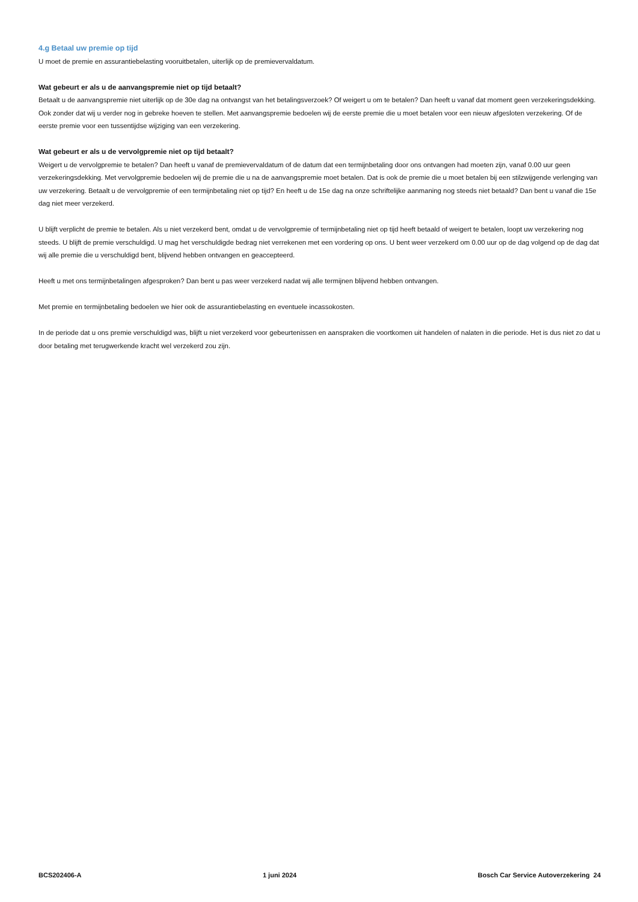4.g Betaal uw premie op tijd
U moet de premie en assurantiebelasting vooruitbetalen, uiterlijk op de premievervaldatum.
Wat gebeurt er als u de aanvangspremie niet op tijd betaalt?
Betaalt u de aanvangspremie niet uiterlijk op de 30e dag na ontvangst van het betalingsverzoek? Of weigert u om te betalen? Dan heeft u vanaf dat moment geen verzekeringsdekking. Ook zonder dat wij u verder nog in gebreke hoeven te stellen. Met aanvangspremie bedoelen wij de eerste premie die u moet betalen voor een nieuw afgesloten verzekering. Of de eerste premie voor een tussentijdse wijziging van een verzekering.
Wat gebeurt er als u de vervolgpremie niet op tijd betaalt?
Weigert u de vervolgpremie te betalen? Dan heeft u vanaf de premievervaldatum of de datum dat een termijnbetaling door ons ontvangen had moeten zijn, vanaf 0.00 uur geen verzekeringsdekking. Met vervolgpremie bedoelen wij de premie die u na de aanvangspremie moet betalen. Dat is ook de premie die u moet betalen bij een stilzwijgende verlenging van uw verzekering. Betaalt u de vervolgpremie of een termijnbetaling niet op tijd? En heeft u de 15e dag na onze schriftelijke aanmaning nog steeds niet betaald? Dan bent u vanaf die 15e dag niet meer verzekerd.
U blijft verplicht de premie te betalen. Als u niet verzekerd bent, omdat u de vervolgpremie of termijnbetaling niet op tijd heeft betaald of weigert te betalen, loopt uw verzekering nog steeds. U blijft de premie verschuldigd. U mag het verschuldigde bedrag niet verrekenen met een vordering op ons. U bent weer verzekerd om 0.00 uur op de dag volgend op de dag dat wij alle premie die u verschuldigd bent, blijvend hebben ontvangen en geaccepteerd.
Heeft u met ons termijnbetalingen afgesproken? Dan bent u pas weer verzekerd nadat wij alle termijnen blijvend hebben ontvangen.
Met premie en termijnbetaling bedoelen we hier ook de assurantiebelasting en eventuele incassokosten.
In de periode dat u ons premie verschuldigd was, blijft u niet verzekerd voor gebeurtenissen en aanspraken die voortkomen uit handelen of nalaten in die periode. Het is dus niet zo dat u door betaling met terugwerkende kracht wel verzekerd zou zijn.
BCS202406-A 1 juni 2024 Bosch Car Service Autoverzekering 24